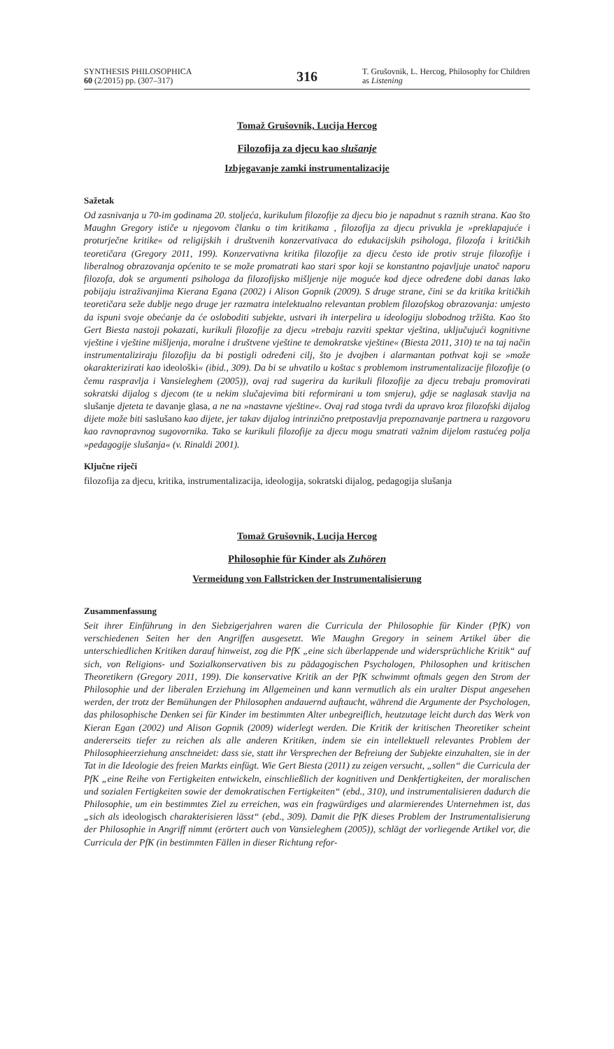SYNTHESIS PHILOSOPHICA
60 (2/2015) pp. (307–317)
316
T. Grušovnik, L. Hercog, Philosophy for Children as Listening
Tomaž Grušovnik, Lucija Hercog
Filozofija za djecu kao slušanje
Izbjegavanje zamki instrumentalizacije
Sažetak
Od zasnivanja u 70-im godinama 20. stoljeća, kurikulum filozofije za djecu bio je napadnut s raznih strana. Kao što Maughn Gregory ističe u njegovom članku o tim kritikama , filozofija za djecu privukla je »preklapajuće i proturječne kritike« od religijskih i društvenih konzervativaca do edukacijskih psihologa, filozofa i kritičkih teoretičara (Gregory 2011, 199). Konzervativna kritika filozofije za djecu često ide protiv struje filozofije i liberalnog obrazovanja općenito te se može promatrati kao stari spor koji se konstantno pojavljuje unatoč naporu filozofa, dok se argumenti psihologa da filozofijsko mišljenje nije moguće kod djece određene dobi danas lako pobijaju istraživanjima Kierana Egana (2002) i Alison Gopnik (2009). S druge strane, čini se da kritika kritičkih teoretičara seže dublje nego druge jer razmatra intelektualno relevantan problem filozofskog obrazovanja: umjesto da ispuni svoje obećanje da će osloboditi subjekte, ustvari ih interpelira u ideologiju slobodnog tržišta. Kao što Gert Biesta nastoji pokazati, kurikuli filozofije za djecu »trebaju razviti spektar vještina, uključujući kognitivne vještine i vještine mišljenja, moralne i društvene vještine te demokratske vještine« (Biesta 2011, 310) te na taj način instrumentaliziraju filozofiju da bi postigli određeni cilj, što je dvojben i alarmantan pothvat koji se »može okarakterizirati kao ideološki« (ibid., 309). Da bi se uhvatilo u koštac s problemom instrumentalizacije filozofije (o čemu raspravlja i Vansieleghem (2005)), ovaj rad sugerira da kurikuli filozofije za djecu trebaju promovirati sokratski dijalog s djecom (te u nekim slučajevima biti reformirani u tom smjeru), gdje se naglasak stavlja na slušanje djeteta te davanje glasa, a ne na »nastavne vještine«. Ovaj rad stoga tvrdi da upravo kroz filozofski dijalog dijete može biti saslušano kao dijete, jer takav dijalog intrinzično pretpostavlja prepoznavanje partnera u razgovoru kao ravnopravnog sugovornika. Tako se kurikuli filozofije za djecu mogu smatrati važnim dijelom rastućeg polja »pedagogije slušanja« (v. Rinaldi 2001).
Ključne riječi
filozofija za djecu, kritika, instrumentalizacija, ideologija, sokratski dijalog, pedagogija slušanja
Tomaž Grušovnik, Lucija Hercog
Philosophie für Kinder als Zuhören
Vermeidung von Fallstricken der Instrumentalisierung
Zusammenfassung
Seit ihrer Einführung in den Siebzigerjahren waren die Curricula der Philosophie für Kinder (PfK) von verschiedenen Seiten her den Angriffen ausgesetzt. Wie Maughn Gregory in seinem Artikel über die unterschiedlichen Kritiken darauf hinweist, zog die PfK „eine sich überlappende und widersprüchliche Kritik“ auf sich, von Religions- und Sozialkonservativen bis zu pädagogischen Psychologen, Philosophen und kritischen Theoretikern (Gregory 2011, 199). Die konservative Kritik an der PfK schwimmt oftmals gegen den Strom der Philosophie und der liberalen Erziehung im Allgemeinen und kann vermutlich als ein uralter Disput angesehen werden, der trotz der Bemühungen der Philosophen andauernd auftaucht, während die Argumente der Psychologen, das philosophische Denken sei für Kinder im bestimmten Alter unbegreiflich, heutzutage leicht durch das Werk von Kieran Egan (2002) und Alison Gopnik (2009) widerlegt werden. Die Kritik der kritischen Theoretiker scheint andererseits tiefer zu reichen als alle anderen Kritiken, indem sie ein intellektuell relevantes Problem der Philosophieerziehung anschneidet: dass sie, statt ihr Versprechen der Befreiung der Subjekte einzuhalten, sie in der Tat in die Ideologie des freien Markts einfügt. Wie Gert Biesta (2011) zu zeigen versucht, „sollen“ die Curricula der PfK „eine Reihe von Fertigkeiten entwickeln, einschließlich der kognitiven und Denkfertigkeiten, der moralischen und sozialen Fertigkeiten sowie der demokratischen Fertigkeiten“ (ebd., 310), und instrumentalisieren dadurch die Philosophie, um ein bestimmtes Ziel zu erreichen, was ein fragwürdiges und alarmierendes Unternehmen ist, das „sich als ideologisch charakterisieren lässt“ (ebd., 309). Damit die PfK dieses Problem der Instrumentalisierung der Philosophie in Angriff nimmt (erörtert auch von Vansieleghem (2005)), schlägt der vorliegende Artikel vor, die Curricula der PfK (in bestimmten Fällen in dieser Richtung refor-